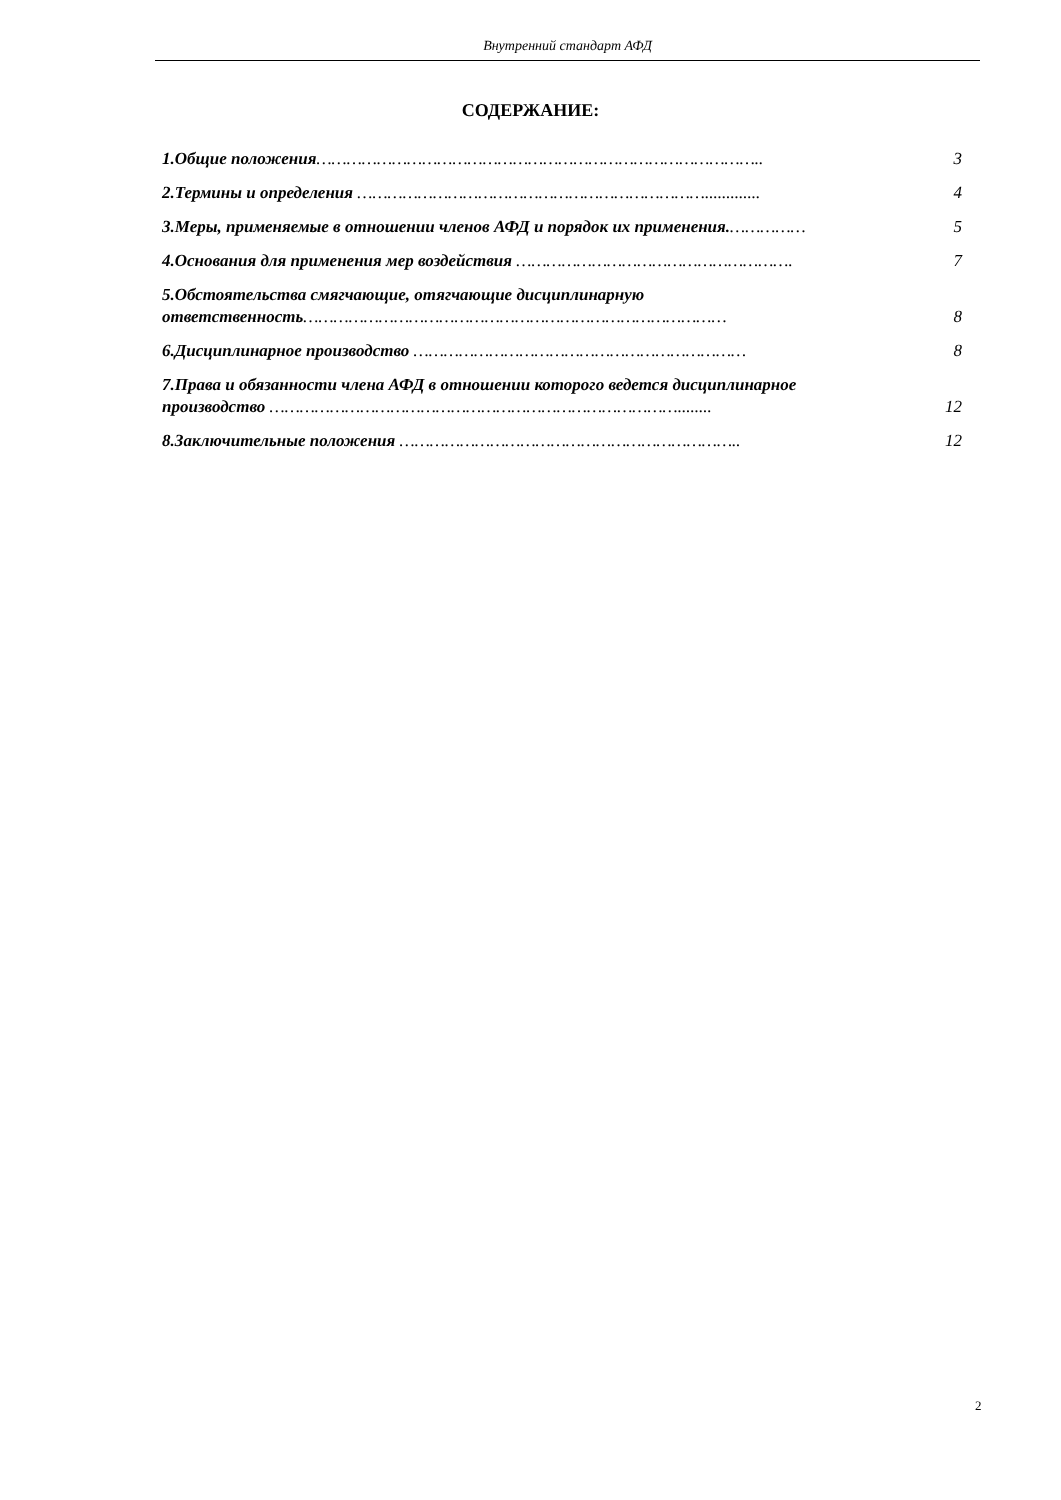Внутренний стандарт АФД
СОДЕРЖАНИЕ:
1.Общие положения……………………………………………………………………………..
3
2.Термины и определения …………………………………………………………….............
4
3.Меры, применяемые в отношении членов АФД и порядок их применения.……………
5
4.Основания для применения мер воздействия ……………………………………………….
7
5.Обстоятельства смягчающие, отягчающие дисциплинарную ответственность…………………………………………………………………………
8
6.Дисциплинарное производство …………………………………………………………
8
7.Права и обязанности члена АФД в отношении которого ведется дисциплинарное производство ………………………………………………………………………........
12
8.Заключительные положения …………………………………………………………..
12
2